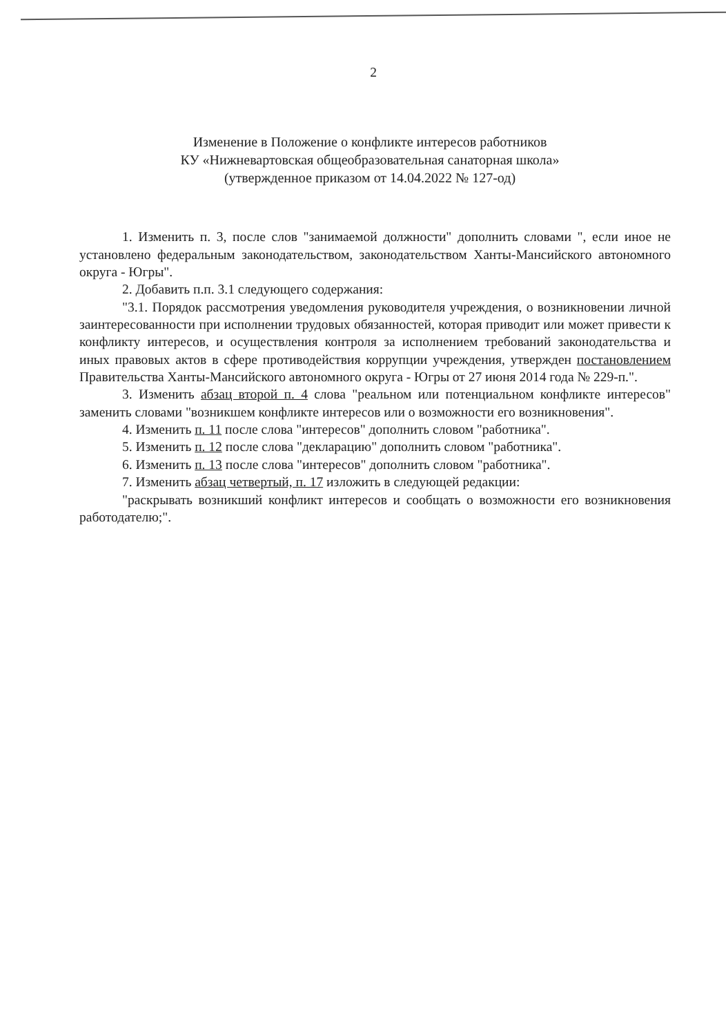2
Изменение в Положение о конфликте интересов работников
КУ «Нижневартовская общеобразовательная санаторная школа»
(утвержденное приказом от 14.04.2022 № 127-од)
1. Изменить п. 3, после слов "занимаемой должности" дополнить словами ", если иное не установлено федеральным законодательством, законодательством Ханты-Мансийского автономного округа - Югры".
2. Добавить п.п. 3.1 следующего содержания:
"3.1. Порядок рассмотрения уведомления руководителя учреждения, о возникновении личной заинтересованности при исполнении трудовых обязанностей, которая приводит или может привести к конфликту интересов, и осуществления контроля за исполнением требований законодательства и иных правовых актов в сфере противодействия коррупции учреждения, утвержден постановлением Правительства Ханты-Мансийского автономного округа - Югры от 27 июня 2014 года № 229-п.".
3. Изменить абзац второй п. 4 слова "реальном или потенциальном конфликте интересов" заменить словами "возникшем конфликте интересов или о возможности его возникновения".
4. Изменить п. 11 после слова "интересов" дополнить словом "работника".
5. Изменить п. 12 после слова "декларацию" дополнить словом "работника".
6. Изменить п. 13 после слова "интересов" дополнить словом "работника".
7. Изменить абзац четвертый, п. 17 изложить в следующей редакции:
"раскрывать возникший конфликт интересов и сообщать о возможности его возникновения работодателю;".